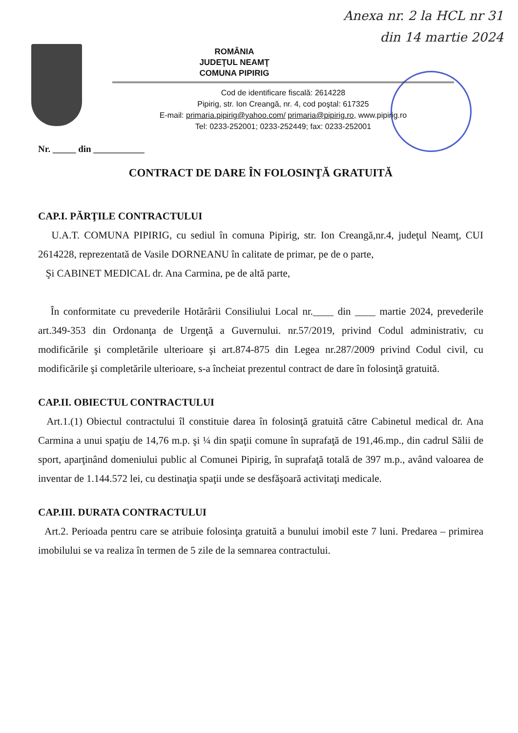Anexa nr. 2 la HCL nr 31
din 14 martie 2024
ROMÂNIA
JUDEŢUL NEAMŢ
COMUNA PIPIRIG
Cod de identificare fiscală: 2614228
Pipirig, str. Ion Creangă, nr. 4, cod poştal: 617325
E-mail: primaria.pipirig@yahoo.com/ primaria@pipirig.ro, www.pipirig.ro
Tel: 0233-252001; 0233-252449; fax: 0233-252001
Nr. _____ din ___________
CONTRACT DE DARE ÎN FOLOSINŢĂ GRATUITĂ
CAP.I. PĂRŢILE CONTRACTULUI
U.A.T. COMUNA PIPIRIG, cu sediul în comuna Pipirig, str. Ion Creangă,nr.4, judeţul Neamţ, CUI 2614228, reprezentată de Vasile DORNEANU în calitate de primar, pe de o parte,
Şi CABINET MEDICAL dr. Ana Carmina, pe de altă parte,
În conformitate cu prevederile Hotărârii Consiliului Local nr.____ din ____ martie 2024, prevederile art.349-353 din Ordonanţa de Urgenţă a Guvernului. nr.57/2019, privind Codul administrativ, cu modificările şi completările ulterioare şi art.874-875 din Legea nr.287/2009 privind Codul civil, cu modificările şi completările ulterioare, s-a încheiat prezentul contract de dare în folosinţă gratuită.
CAP.II. OBIECTUL CONTRACTULUI
Art.1.(1) Obiectul contractului îl constituie darea în folosinţă gratuită către Cabinetul medical dr. Ana Carmina a unui spaţiu de 14,76 m.p. şi ¼ din spaţii comune în suprafaţă de 191,46.mp., din cadrul Sălii de sport, aparţinând domeniului public al Comunei Pipirig, în suprafaţă totală de 397 m.p., având valoarea de inventar de 1.144.572 lei, cu destinaţia spaţii unde se desfăşoară activitaţi medicale.
CAP.III. DURATA CONTRACTULUI
Art.2. Perioada pentru care se atribuie folosinţa gratuită a bunului imobil este 7 luni. Predarea – primirea imobilului se va realiza în termen de 5 zile de la semnarea contractului.